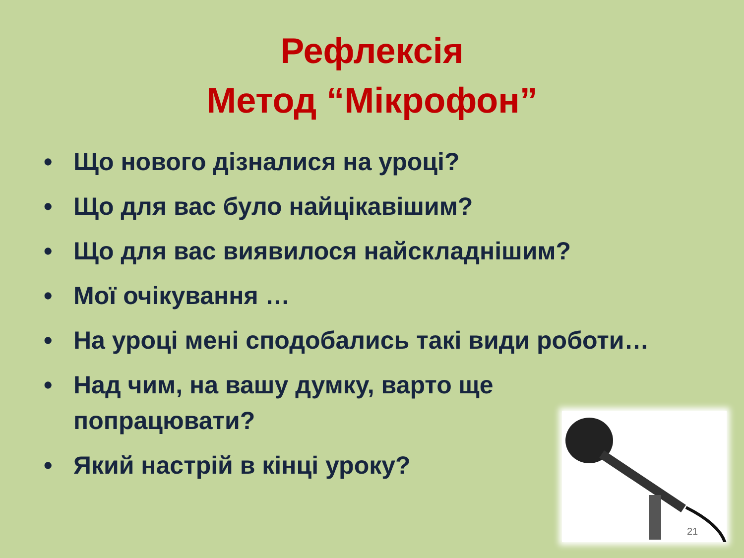Рефлексія
Метод “Мікрофон”
• Що нового дізналися на уроці?
• Що для вас було найцікавішим?
• Що для вас виявилося найскладнішим?
• Мої очікування …
• На уроці мені сподобались такі види роботи…
• Над чим, на вашу думку, варто ще
попрацювати?
• Який настрій в кінці уроку?
21